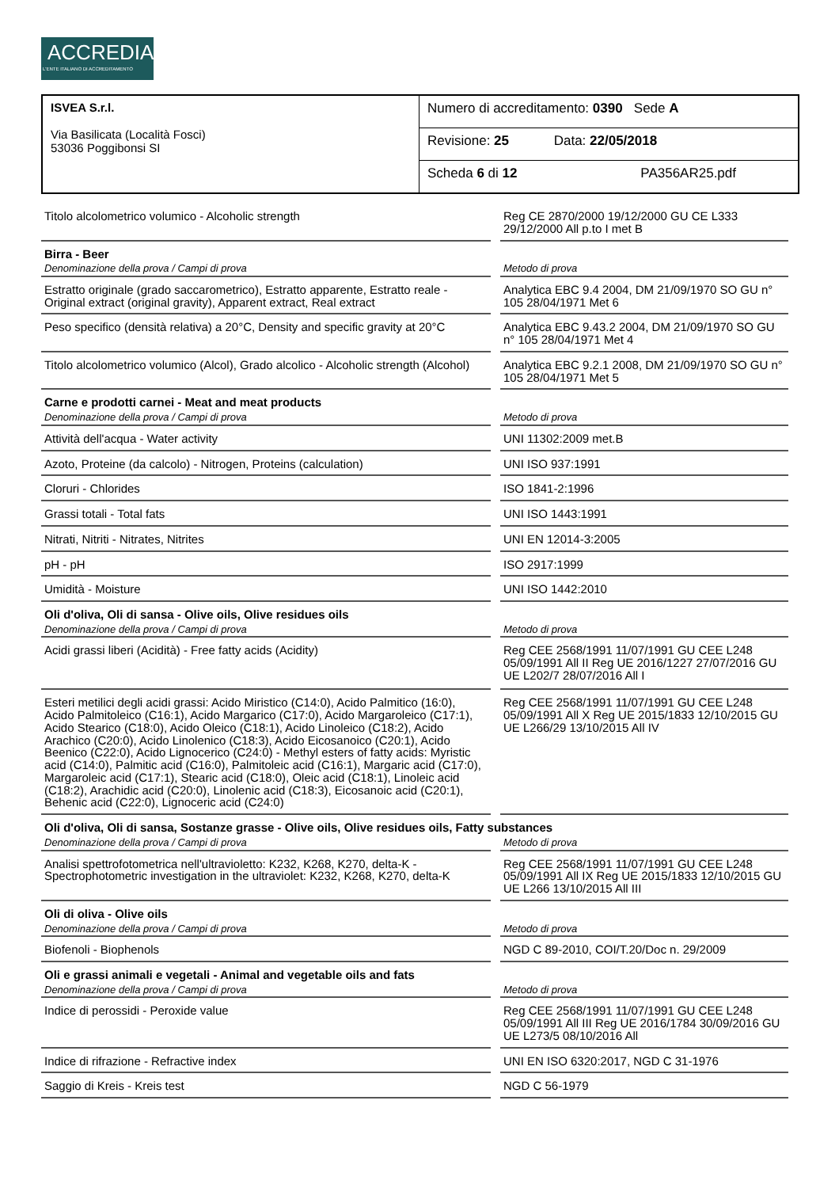ACCREDIA
L'ENTE ITALIANO DI ACCREDITAMENTO
| ISVEA S.r.l. Via Basilicata (Località Fosci) 53036 Poggibonsi SI | Numero di accreditamento: 0390 Sede A |
| | Revisione: 25 Data: 22/05/2018 |
| | Scheda 6 di 12 PA356AR25.pdf |
| Titolo alcolometrico volumico - Alcoholic strength | Reg CE 2870/2000 19/12/2000 GU CE L333 29/12/2000 All p.to I met B |
| Birra - Beer | |
| Denominazione della prova / Campi di prova | Metodo di prova |
| Estratto originale (grado saccarometrico), Estratto apparente, Estratto reale - Original extract (original gravity), Apparent extract, Real extract | Analytica EBC 9.4 2004, DM 21/09/1970 SO GU n° 105 28/04/1971 Met 6 |
| Peso specifico (densità relativa) a 20°C, Density and specific gravity at 20°C | Analytica EBC 9.43.2 2004, DM 21/09/1970 SO GU n° 105 28/04/1971 Met 4 |
| Titolo alcolometrico volumico (Alcol), Grado alcolico - Alcoholic strength (Alcohol) | Analytica EBC 9.2.1 2008, DM 21/09/1970 SO GU n° 105 28/04/1971 Met 5 |
| Carne e prodotti carnei - Meat and meat products | |
| Denominazione della prova / Campi di prova | Metodo di prova |
| Attività dell'acqua - Water activity | UNI 11302:2009 met.B |
| Azoto, Proteine (da calcolo) - Nitrogen, Proteins (calculation) | UNI ISO 937:1991 |
| Cloruri - Chlorides | ISO 1841-2:1996 |
| Grassi totali - Total fats | UNI ISO 1443:1991 |
| Nitrati, Nitriti - Nitrates, Nitrites | UNI EN 12014-3:2005 |
| pH - pH | ISO 2917:1999 |
| Umidità - Moisture | UNI ISO 1442:2010 |
| Oli d'oliva, Oli di sansa - Olive oils, Olive residues oils | |
| Denominazione della prova / Campi di prova | Metodo di prova |
| Acidi grassi liberi (Acidità) - Free fatty acids (Acidity) | Reg CEE 2568/1991 11/07/1991 GU CEE L248 05/09/1991 All II Reg UE 2016/1227 27/07/2016 GU UE L202/7 28/07/2016 All I |
| Esteri metilici degli acidi grassi: Acido Miristico (C14:0), Acido Palmitico (16:0), Acido Palmitoleico (C16:1), Acido Margarico (C17:0), Acido Margaroleico (C17:1), Acido Stearico (C18:0), Acido Oleico (C18:1), Acido Linoleico (C18:2), Acido Arachico (C20:0), Acido Linolenico (C18:3), Acido Eicosanoico (C20:1), Acido Beenico (C22:0), Acido Lignocerico (C24:0) - Methyl esters of fatty acids: Myristic acid (C14:0), Palmitic acid (C16:0), Palmitoleic acid (C16:1), Margaric acid (C17:0), Margaroleic acid (C17:1), Stearic acid (C18:0), Oleic acid (C18:1), Linoleic acid (C18:2), Arachidic acid (C20:0), Linolenic acid (C18:3), Eicosanoic acid (C20:1), Behenic acid (C22:0), Lignoceric acid (C24:0) | Reg CEE 2568/1991 11/07/1991 GU CEE L248 05/09/1991 All X Reg UE 2015/1833 12/10/2015 GU UE L266/29 13/10/2015 All IV |
| Oli d'oliva, Oli di sansa, Sostanze grasse - Olive oils, Olive residues oils, Fatty substances | |
| Denominazione della prova / Campi di prova | Metodo di prova |
| Analisi spettrofotometrica nell'ultravioletto: K232, K268, K270, delta-K - Spectrophotometric investigation in the ultraviolet: K232, K268, K270, delta-K | Reg CEE 2568/1991 11/07/1991 GU CEE L248 05/09/1991 All IX Reg UE 2015/1833 12/10/2015 GU UE L266 13/10/2015 All III |
| Oli di oliva - Olive oils | |
| Denominazione della prova / Campi di prova | Metodo di prova |
| Biofenoli - Biophenols | NGD C 89-2010, COI/T.20/Doc n. 29/2009 |
| Oli e grassi animali e vegetali - Animal and vegetable oils and fats | |
| Denominazione della prova / Campi di prova | Metodo di prova |
| Indice di perossidi - Peroxide value | Reg CEE 2568/1991 11/07/1991 GU CEE L248 05/09/1991 All III Reg UE 2016/1784 30/09/2016 GU UE L273/5 08/10/2016 All |
| Indice di rifrazione - Refractive index | UNI EN ISO 6320:2017, NGD C 31-1976 |
| Saggio di Kreis - Kreis test | NGD C 56-1979 |